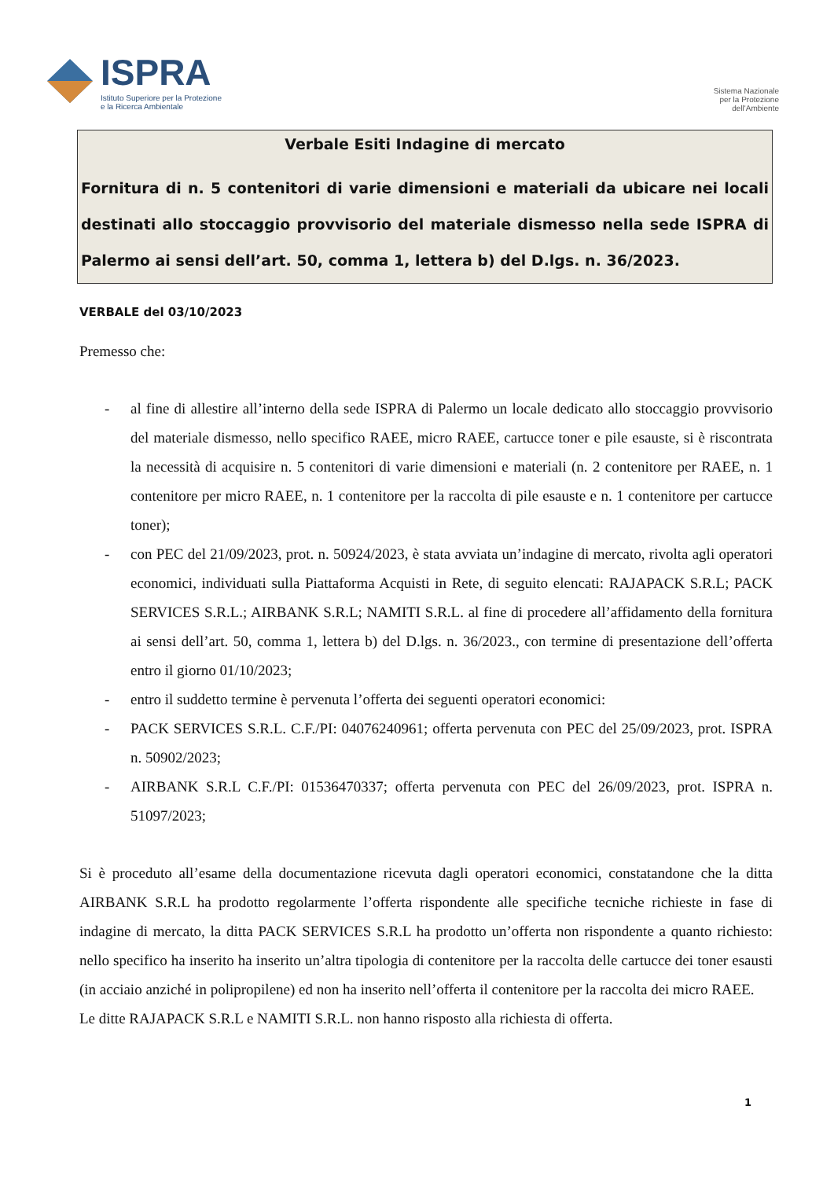ISPRA
Istituto Superiore per la Protezione
e la Ricerca Ambientale
Sistema Nazionale
per la Protezione
dell'Ambiente
Verbale Esiti Indagine di mercato
Fornitura di n. 5 contenitori di varie dimensioni e materiali da ubicare nei locali destinati allo stoccaggio provvisorio del materiale dismesso nella sede ISPRA di Palermo ai sensi dell’art. 50, comma 1, lettera b) del D.lgs. n. 36/2023.
VERBALE del 03/10/2023
Premesso che:
- al fine di allestire all’interno della sede ISPRA di Palermo un locale dedicato allo stoccaggio provvisorio del materiale dismesso, nello specifico RAEE, micro RAEE, cartucce toner e pile esauste, si è riscontrata la necessità di acquisire n. 5 contenitori di varie dimensioni e materiali (n. 2 contenitore per RAEE, n. 1 contenitore per micro RAEE, n. 1 contenitore per la raccolta di pile esauste e n. 1 contenitore per cartucce toner);
- con PEC del 21/09/2023, prot. n. 50924/2023, è stata avviata un’indagine di mercato, rivolta agli operatori economici, individuati sulla Piattaforma Acquisti in Rete, di seguito elencati: RAJAPACK S.R.L; PACK SERVICES S.R.L.; AIRBANK S.R.L; NAMITI S.R.L. al fine di procedere all’affidamento della fornitura ai sensi dell’art. 50, comma 1, lettera b) del D.lgs. n. 36/2023., con termine di presentazione dell’offerta entro il giorno 01/10/2023;
- entro il suddetto termine è pervenuta l’offerta dei seguenti operatori economici:
- PACK SERVICES S.R.L. C.F./PI: 04076240961; offerta pervenuta con PEC del 25/09/2023, prot. ISPRA n. 50902/2023;
- AIRBANK S.R.L C.F./PI: 01536470337; offerta pervenuta con PEC del 26/09/2023, prot. ISPRA n. 51097/2023;
Si è proceduto all’esame della documentazione ricevuta dagli operatori economici, constatandone che la ditta AIRBANK S.R.L ha prodotto regolarmente l’offerta rispondente alle specifiche tecniche richieste in fase di indagine di mercato, la ditta PACK SERVICES S.R.L ha prodotto un’offerta non rispondente a quanto richiesto: nello specifico ha inserito ha inserito un’altra tipologia di contenitore per la raccolta delle cartucce dei toner esausti (in acciaio anziché in polipropilene) ed non ha inserito nell’offerta il contenitore per la raccolta dei micro RAEE.
Le ditte RAJAPACK S.R.L e NAMITI S.R.L. non hanno risposto alla richiesta di offerta.
1